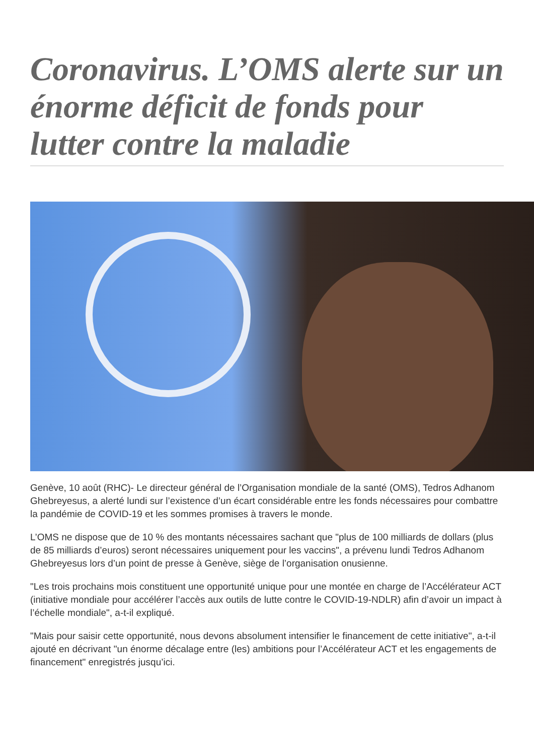Coronavirus. L’OMS alerte sur un énorme déficit de fonds pour lutter contre la maladie
Genève, 10 août (RHC)- Le directeur général de l’Organisation mondiale de la santé (OMS), Tedros Adhanom Ghebreyesus, a alerté lundi sur l’existence d’un écart considérable entre les fonds nécessaires pour combattre la pandémie de COVID-19 et les sommes promises à travers le monde.
L’OMS ne dispose que de 10 % des montants nécessaires sachant que "plus de 100 milliards de dollars (plus de 85 milliards d’euros) seront nécessaires uniquement pour les vaccins", a prévenu lundi Tedros Adhanom Ghebreyesus lors d’un point de presse à Genève, siège de l’organisation onusienne.
"Les trois prochains mois constituent une opportunité unique pour une montée en charge de l’Accélérateur ACT (initiative mondiale pour accélérer l’accès aux outils de lutte contre le COVID-19-NDLR) afin d’avoir un impact à l’échelle mondiale", a-t-il expliqué.
"Mais pour saisir cette opportunité, nous devons absolument intensifier le financement de cette initiative", a-t-il ajouté en décrivant "un énorme décalage entre (les) ambitions pour l’Accélérateur ACT et les engagements de financement" enregistrés jusqu’ici.